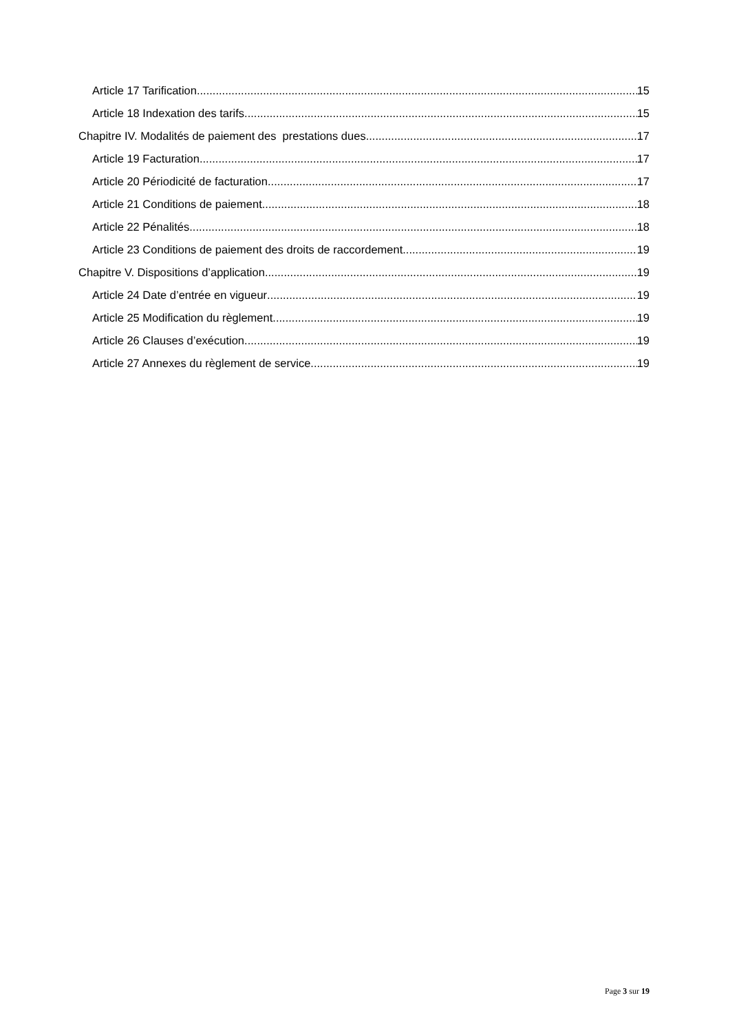Article 17 Tarification 15
Article 18 Indexation des tarifs 15
Chapitre IV. Modalités de paiement des prestations dues 17
Article 19 Facturation 17
Article 20 Périodicité de facturation 17
Article 21 Conditions de paiement 18
Article 22 Pénalités 18
Article 23 Conditions de paiement des droits de raccordement 19
Chapitre V. Dispositions d’application 19
Article 24 Date d’entrée en vigueur 19
Article 25 Modification du règlement 19
Article 26 Clauses d’exécution 19
Article 27 Annexes du règlement de service 19
Page 3 sur 19